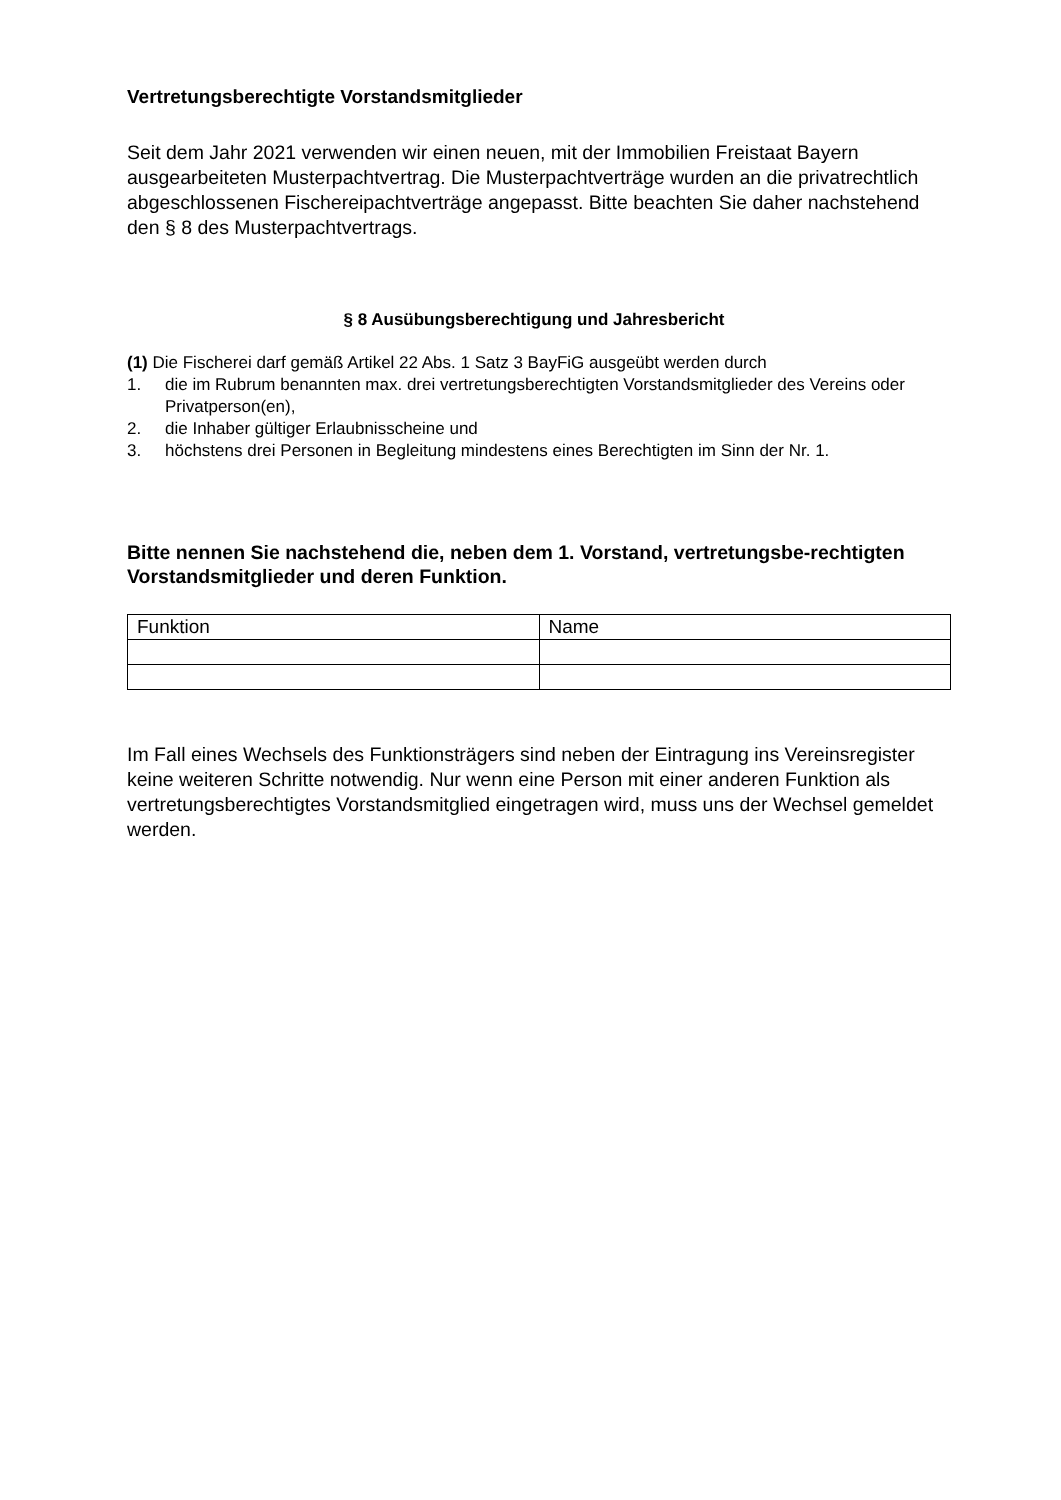Vertretungsberechtigte Vorstandsmitglieder
Seit dem Jahr 2021 verwenden wir einen neuen, mit der Immobilien Freistaat Bayern ausgearbeiteten Musterpachtvertrag. Die Musterpachtverträge wurden an die privatrechtlich abgeschlossenen Fischereipachtverträge angepasst. Bitte beachten Sie daher nachstehend den § 8 des Musterpachtvertrags.
§ 8 Ausübungsberechtigung und Jahresbericht
(1) Die Fischerei darf gemäß Artikel 22 Abs. 1 Satz 3 BayFiG ausgeübt werden durch
1. die im Rubrum benannten max. drei vertretungsberechtigten Vorstandsmitglieder des Vereins oder Privatperson(en),
2. die Inhaber gültiger Erlaubnisscheine und
3. höchstens drei Personen in Begleitung mindestens eines Berechtigten im Sinn der Nr. 1.
Bitte nennen Sie nachstehend die, neben dem 1. Vorstand, vertretungsbe-rechtigten Vorstandsmitglieder und deren Funktion.
| Funktion | Name |
Im Fall eines Wechsels des Funktionsträgers sind neben der Eintragung ins Vereinsregister keine weiteren Schritte notwendig. Nur wenn eine Person mit einer anderen Funktion als vertretungsberechtigtes Vorstandsmitglied eingetragen wird, muss uns der Wechsel gemeldet werden.